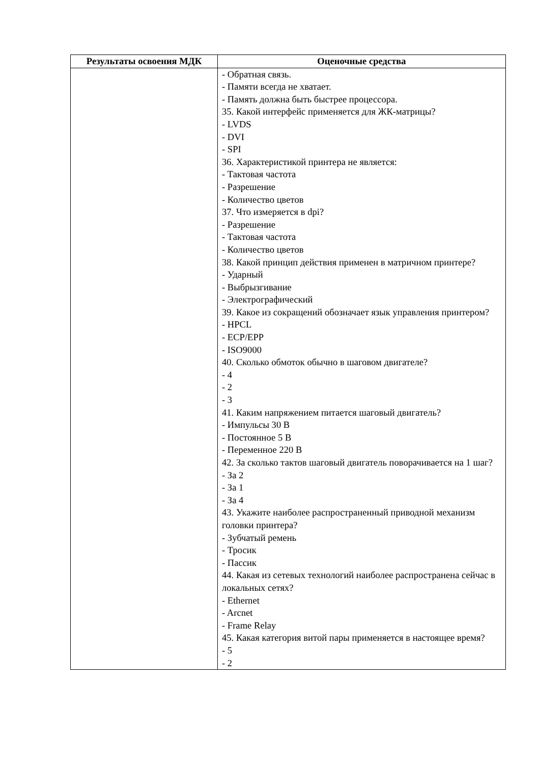| Результаты освоения МДК | Оценочные средства |
| --- | --- |
| | - Обратная связь. - Памяти всегда не хватает. - Память должна быть быстрее процессора. 35. Какой интерфейс применяется для ЖК-матрицы? - LVDS - DVI - SPI 36. Характеристикой принтера не является: - Тактовая частота - Разрешение - Количество цветов 37. Что измеряется в dpi? - Разрешение - Тактовая частота - Количество цветов 38. Какой принцип действия применен в матричном принтере? - Ударный - Выбрызгивание - Электрографический 39. Какое из сокращений обозначает язык управления принтером? - HPCL - ECP/EPP - ISO9000 40. Сколько обмоток обычно в шаговом двигателе? - 4 - 2 - 3 41. Каким напряжением питается шаговый двигатель? - Импульсы 30 В - Постоянное 5 В - Переменное 220 В 42. За сколько тактов шаговый двигатель поворачивается на 1 шаг? - За 2 - За 1 - За 4 43. Укажите наиболее распространенный приводной механизм головки принтера? - Зубчатый ремень - Тросик - Пассик 44. Какая из сетевых технологий наиболее распространена сейчас в локальных сетях? - Ethernet - Arcnet - Frame Relay 45. Какая категория витой пары применяется в настоящее время? - 5 - 2 |